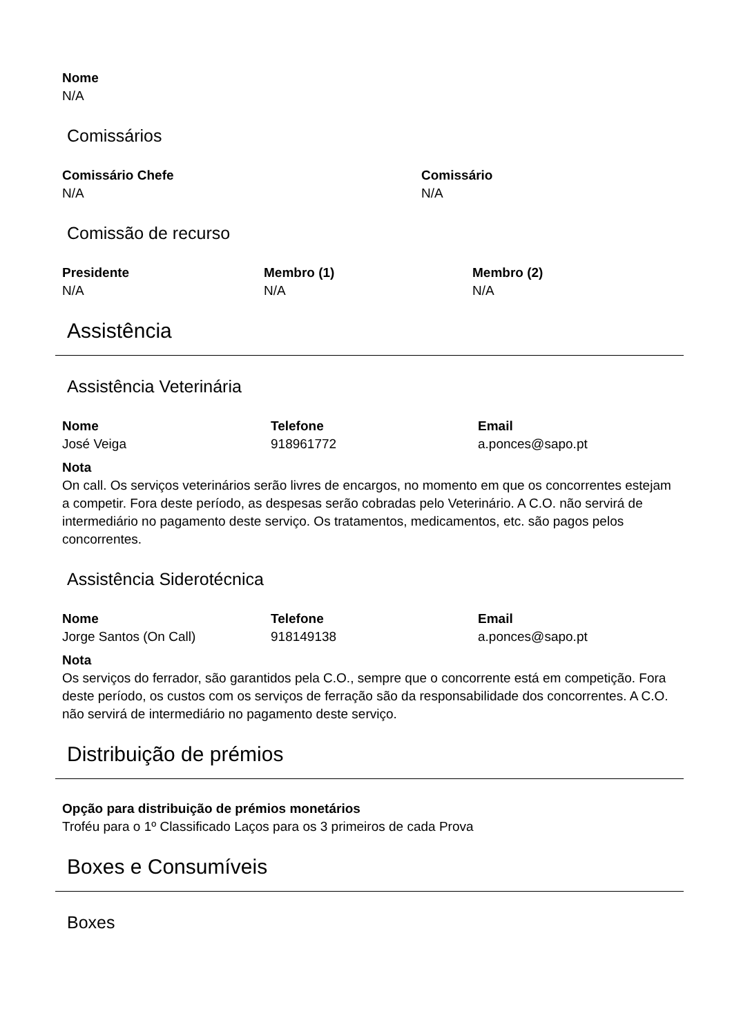Nome
N/A
Comissários
Comissário Chefe
N/A
Comissário
N/A
Comissão de recurso
Presidente
N/A
Membro (1)
N/A
Membro (2)
N/A
Assistência
Assistência Veterinária
Nome
José Veiga
Telefone
918961772
Email
a.ponces@sapo.pt
Nota
On call. Os serviços veterinários serão livres de encargos, no momento em que os concorrentes estejam a competir. Fora deste período, as despesas serão cobradas pelo Veterinário. A C.O. não servirá de intermediário no pagamento deste serviço. Os tratamentos, medicamentos, etc. são pagos pelos concorrentes.
Assistência Siderotécnica
Nome
Jorge Santos (On Call)
Telefone
918149138
Email
a.ponces@sapo.pt
Nota
Os serviços do ferrador, são garantidos pela C.O., sempre que o concorrente está em competição. Fora deste período, os custos com os serviços de ferração são da responsabilidade dos concorrentes. A C.O. não servirá de intermediário no pagamento deste serviço.
Distribuição de prémios
Opção para distribuição de prémios monetários
Troféu para o 1º Classificado Laços para os 3 primeiros de cada Prova
Boxes e Consumíveis
Boxes